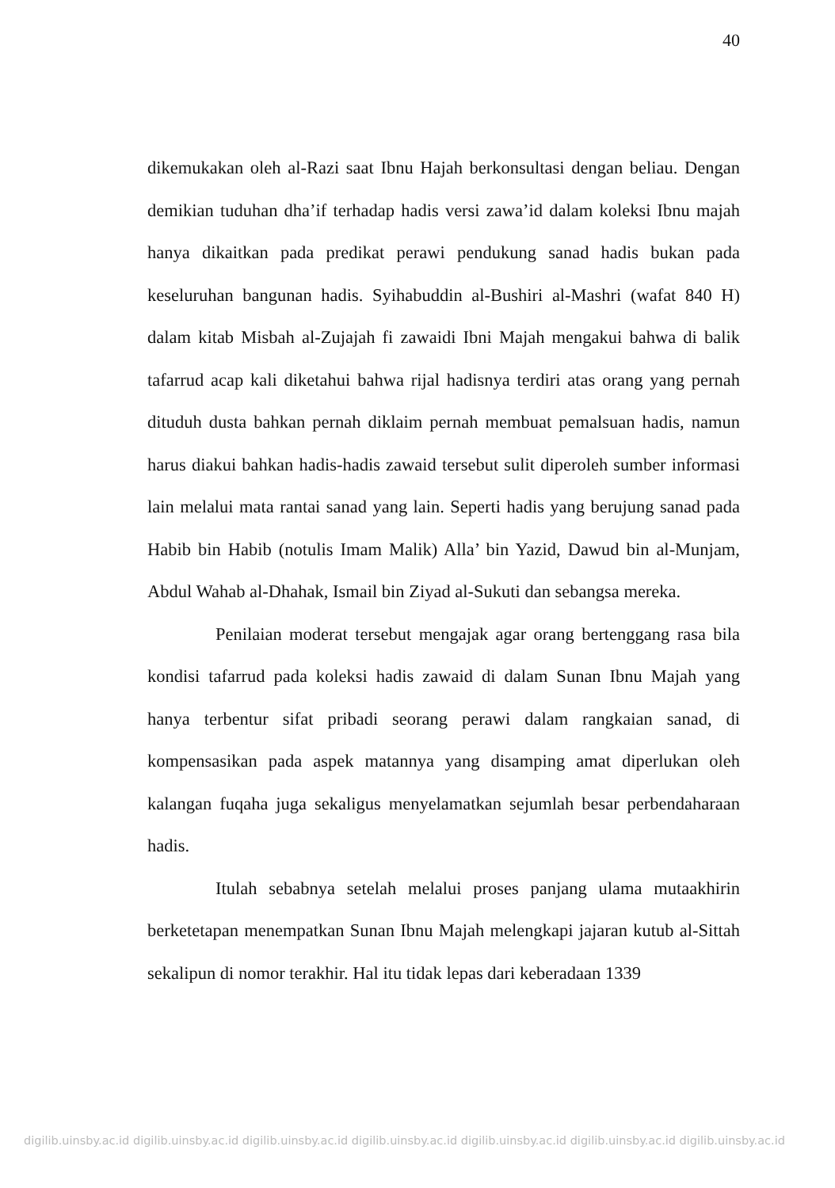40
dikemukakan oleh al-Razi saat Ibnu Hajah berkonsultasi dengan beliau. Dengan demikian tuduhan dha’if terhadap hadis versi zawa’id dalam koleksi Ibnu majah hanya dikaitkan pada predikat perawi pendukung sanad hadis bukan pada keseluruhan bangunan hadis. Syihabuddin al-Bushiri al-Mashri (wafat 840 H) dalam kitab Misbah al-Zujajah fi zawaidi Ibni Majah mengakui bahwa di balik tafarrud acap kali diketahui bahwa rijal hadisnya terdiri atas orang yang pernah dituduh dusta bahkan pernah diklaim pernah membuat pemalsuan hadis, namun harus diakui bahkan hadis-hadis zawaid tersebut sulit diperoleh sumber informasi lain melalui mata rantai sanad yang lain. Seperti hadis yang berujung sanad pada Habib bin Habib (notulis Imam Malik) Alla’ bin Yazid, Dawud bin al-Munjam, Abdul Wahab al-Dhahak, Ismail bin Ziyad al-Sukuti dan sebangsa mereka.
Penilaian moderat tersebut mengajak agar orang bertenggang rasa bila kondisi tafarrud pada koleksi hadis zawaid di dalam Sunan Ibnu Majah yang hanya terbentur sifat pribadi seorang perawi dalam rangkaian sanad, di kompensasikan pada aspek matannya yang disamping amat diperlukan oleh kalangan fuqaha juga sekaligus menyelamatkan sejumlah besar perbendaharaan hadis.
Itulah sebabnya setelah melalui proses panjang ulama mutaakhirin berketetapan menempatkan Sunan Ibnu Majah melengkapi jajaran kutub al-Sittah sekalipun di nomor terakhir. Hal itu tidak lepas dari keberadaan 1339
digilib.uinsby.ac.id digilib.uinsby.ac.id digilib.uinsby.ac.id digilib.uinsby.ac.id digilib.uinsby.ac.id digilib.uinsby.ac.id digilib.uinsby.ac.id